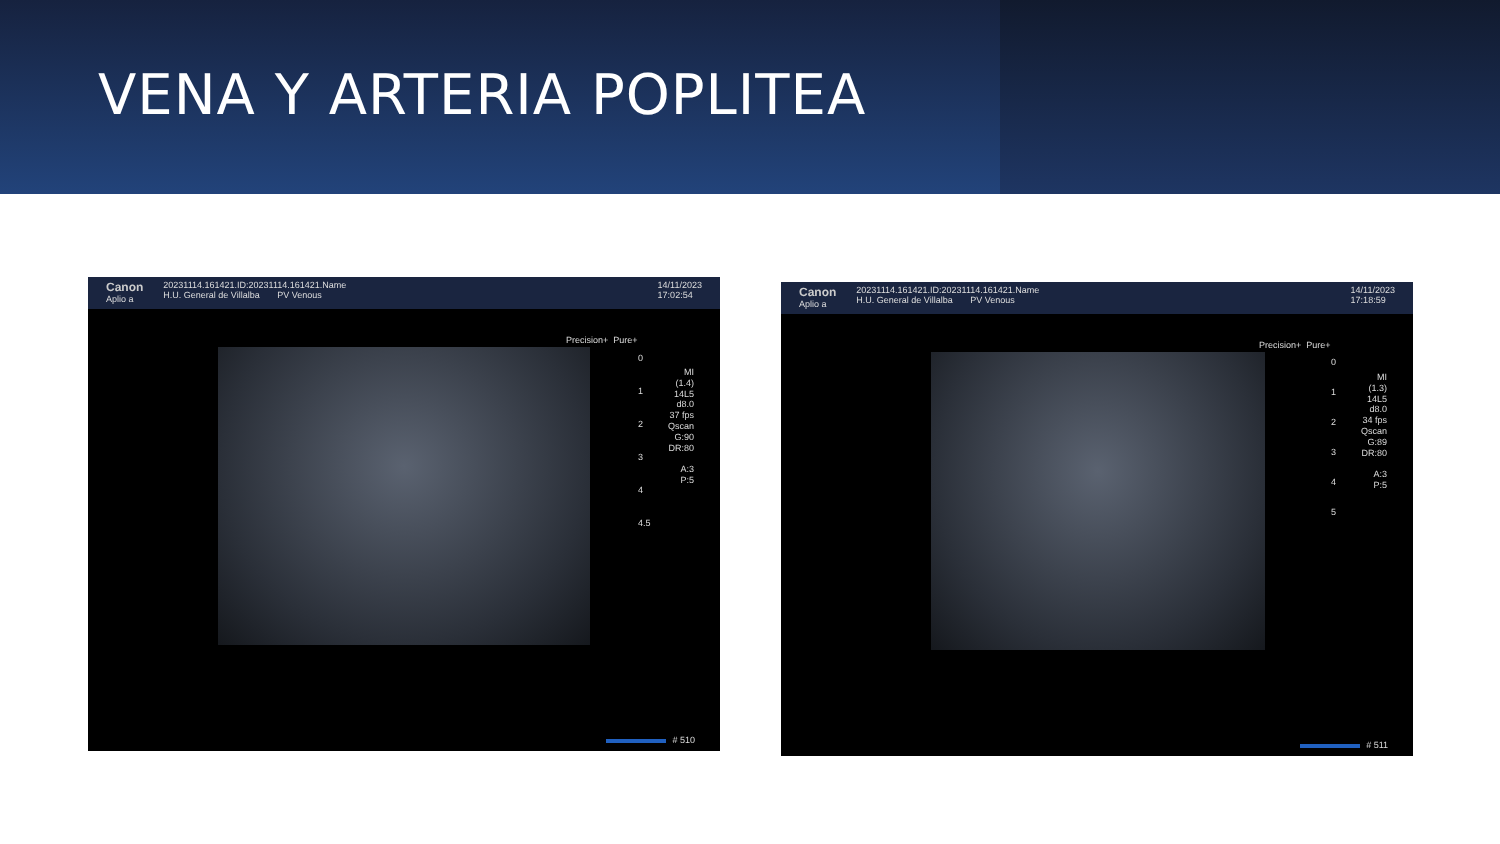VENA Y ARTERIA POPLITEA
Canon
Aplio a
20231114.161421.ID:20231114.161421.Name
H.U. General de Villalba PV Venous
14/11/2023
17:02:54
Precision+ Pure+
MI
(1.4)
14L5
d8.0
37 fps
Qscan
G:90
DR:80
A:3
P:5
0
1
2
3
4
4.5
# 510
Canon
Aplio a
20231114.161421.ID:20231114.161421.Name
H.U. General de Villalba PV Venous
14/11/2023
17:18:59
Precision+ Pure+
MI
(1.3)
14L5
d8.0
34 fps
Qscan
G:89
DR:80
A:3
P:5
0
1
2
3
4
5
# 511